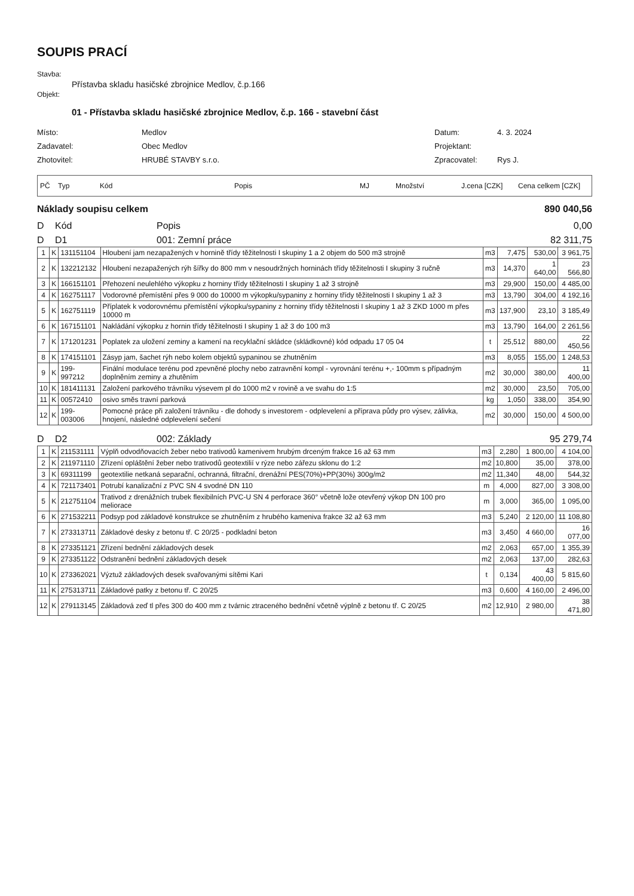SOUPIS PRACÍ
Stavba:
Přístavba skladu hasičské zbrojnice Medlov, č.p.166
Objekt:
01 - Přístavba skladu hasičské zbrojnice Medlov, č.p. 166 - stavební část
Místo:
Medlov
Datum:
4. 3. 2024
Zadavatel:
Obec Medlov
Projektant:
Zhotovitel:
HRUBÉ STAVBY s.r.o.
Zpracovatel:
Rys J.
PČ Typ Kód Popis MJ Množství J.cena [CZK] Cena celkem [CZK]
Náklady soupisu celkem 890 040,56
D Kód Popis 0,00
D D1 001: Zemní práce 82 311,75
| 1 | K | 131151104 | Hloubení jam nezapažených v hornině třídy těžitelnosti I skupiny 1 a 2 objem do 500 m3 strojně | m3 | 7,475 | 530,00 | 3 961,75 |
| 2 | K | 132212132 | Hloubení nezapažených rýh šířky do 800 mm v nesoudržných horninách třídy těžitelnosti I skupiny 3 ručně | m3 | 14,370 | 1 640,00 | 23 566,80 |
| 3 | K | 166151101 | Přehození neulehlého výkopku z horniny třídy těžitelnosti I skupiny 1 až 3 strojně | m3 | 29,900 | 150,00 | 4 485,00 |
| 4 | K | 162751117 | Vodorovné přemístění přes 9 000 do 10000 m výkopku/sypaniny z horniny třídy těžitelnosti I skupiny 1 až 3 | m3 | 13,790 | 304,00 | 4 192,16 |
| 5 | K | 162751119 | Příplatek k vodorovnému přemístění výkopku/sypaniny z horniny třídy těžitelnosti I skupiny 1 až 3 ZKD 1000 m přes 10000 m | m3 | 137,900 | 23,10 | 3 185,49 |
| 6 | K | 167151101 | Nakládání výkopku z hornin třídy těžitelnosti I skupiny 1 až 3 do 100 m3 | m3 | 13,790 | 164,00 | 2 261,56 |
| 7 | K | 171201231 | Poplatek za uložení zeminy a kamení na recyklační skládce (skládkovné) kód odpadu 17 05 04 | t | 25,512 | 880,00 | 22 450,56 |
| 8 | K | 174151101 | Zásyp jam, šachet rýh nebo kolem objektů sypaninou se zhutněním | m3 | 8,055 | 155,00 | 1 248,53 |
| 9 | K | 199-997212 | Finální modulace terénu pod zpevněné plochy nebo zatravnění kompl - vyrovnání terénu +,- 100mm s případným doplněním zeminy a zhutěním | m2 | 30,000 | 380,00 | 11 400,00 |
| 10 | K | 181411131 | Založení parkového trávníku výsevem pl do 1000 m2 v rovině a ve svahu do 1:5 | m2 | 30,000 | 23,50 | 705,00 |
| 11 | K | 00572410 | osivo směs travní parková | kg | 1,050 | 338,00 | 354,90 |
| 12 | K | 199-003006 | Pomocné práce při založení trávníku - dle dohody s investorem - odplevelení a příprava půdy pro výsev, zálivka, hnojení, následné odplevelení sečení | m2 | 30,000 | 150,00 | 4 500,00 |
D D2 002: Základy 95 279,74
| 1 | K | 211531111 | Výplň odvodňovacích žeber nebo trativodů kamenivem hrubým drceným frakce 16 až 63 mm | m3 | 2,280 | 1 800,00 | 4 104,00 |
| 2 | K | 211971110 | Zřízení opláštění žeber nebo trativodů geotextilií v rýze nebo zářezu sklonu do 1:2 | m2 | 10,800 | 35,00 | 378,00 |
| 3 | K | 69311199 | geotextilie netkaná separační, ochranná, filtrační, drenážní PES(70%)+PP(30%) 300g/m2 | m2 | 11,340 | 48,00 | 544,32 |
| 4 | K | 721173401 | Potrubí kanalizační z PVC SN 4 svodné DN 110 | m | 4,000 | 827,00 | 3 308,00 |
| 5 | K | 212751104 | Trativod z drenážních trubek flexibilních PVC-U SN 4 perforace 360° včetně lože otevřený výkop DN 100 pro meliorace | m | 3,000 | 365,00 | 1 095,00 |
| 6 | K | 271532211 | Podsyp pod základové konstrukce se zhutněním z hrubého kameniva frakce 32 až 63 mm | m3 | 5,240 | 2 120,00 | 11 108,80 |
| 7 | K | 273313711 | Základové desky z betonu tř. C 20/25 - podkladní beton | m3 | 3,450 | 4 660,00 | 16 077,00 |
| 8 | K | 273351121 | Zřízení bednění základových desek | m2 | 2,063 | 657,00 | 1 355,39 |
| 9 | K | 273351122 | Odstranění bednění základových desek | m2 | 2,063 | 137,00 | 282,63 |
| 10 | K | 273362021 | Výztuž základových desek svařovanými sítěmi Kari | t | 0,134 | 43 400,00 | 5 815,60 |
| 11 | K | 275313711 | Základové patky z betonu tř. C 20/25 | m3 | 0,600 | 4 160,00 | 2 496,00 |
| 12 | K | 279113145 | Základová zeď tl přes 300 do 400 mm z tvárnic ztraceného bednění včetně výplně z betonu tř. C 20/25 | m2 | 12,910 | 2 980,00 | 38 471,80 |